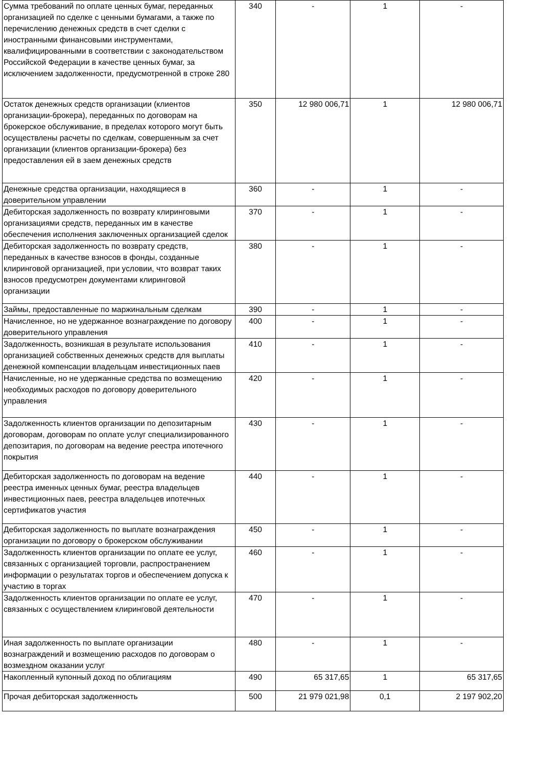| Сумма требований по оплате ценных бумаг, переданных организацией по сделке с ценными бумагами, а также по перечислению денежных средств в счет сделки с иностранными финансовыми инструментами, квалифицированными в соответствии с законодательством Российской Федерации в качестве ценных бумаг, за исключением задолженности, предусмотренной в строке 280 | 340 | - | 1 | - |
| Остаток денежных средств организации (клиентов организации-брокера), переданных по договорам на брокерское обслуживание, в пределах которого могут быть осуществлены расчеты по сделкам, совершенным за счет организации (клиентов организации-брокера) без предоставления ей в заем денежных средств | 350 | 12 980 006,71 | 1 | 12 980 006,71 |
| Денежные средства организации, находящиеся в доверительном управлении | 360 | - | 1 | - |
| Дебиторская задолженность по возврату клиринговыми организациями средств, переданных им в качестве обеспечения исполнения заключенных организацией сделок | 370 | - | 1 | - |
| Дебиторская задолженность по возврату средств, переданных в качестве взносов в фонды, созданные клиринговой организацией, при условии, что возврат таких взносов предусмотрен документами клиринговой организации | 380 | - | 1 | - |
| Займы, предоставленные по маржинальным сделкам | 390 | - | 1 | - |
| Начисленное, но не удержанное вознаграждение по договору доверительного управления | 400 | - | 1 | - |
| Задолженность, возникшая в результате использования организацией собственных денежных средств для выплаты денежной компенсации владельцам инвестиционных паев | 410 | - | 1 | - |
| Начисленные, но не удержанные средства по возмещению необходимых расходов по договору доверительного управления | 420 | - | 1 | - |
| Задолженность клиентов организации по депозитарным договорам, договорам по оплате услуг специализированного депозитария, по договорам на ведение реестра ипотечного покрытия | 430 | - | 1 | - |
| Дебиторская задолженность по договорам на ведение реестра именных ценных бумаг, реестра владельцев инвестиционных паев, реестра владельцев ипотечных сертификатов участия | 440 | - | 1 | - |
| Дебиторская задолженность по выплате вознаграждения организации по договору о брокерском обслуживании | 450 | - | 1 | - |
| Задолженность клиентов организации по оплате ее услуг, связанных с организацией торговли, распространением информации о результатах торгов и обеспечением допуска к участию в торгах | 460 | - | 1 | - |
| Задолженность клиентов организации по оплате ее услуг, связанных с осуществлением клиринговой деятельности | 470 | - | 1 | - |
| Иная задолженность по выплате организации вознаграждений и возмещению расходов по договорам о возмездном оказании услуг | 480 | - | 1 | - |
| Накопленный купонный доход по облигациям | 490 | 65 317,65 | 1 | 65 317,65 |
| Прочая дебиторская задолженность | 500 | 21 979 021,98 | 0,1 | 2 197 902,20 |